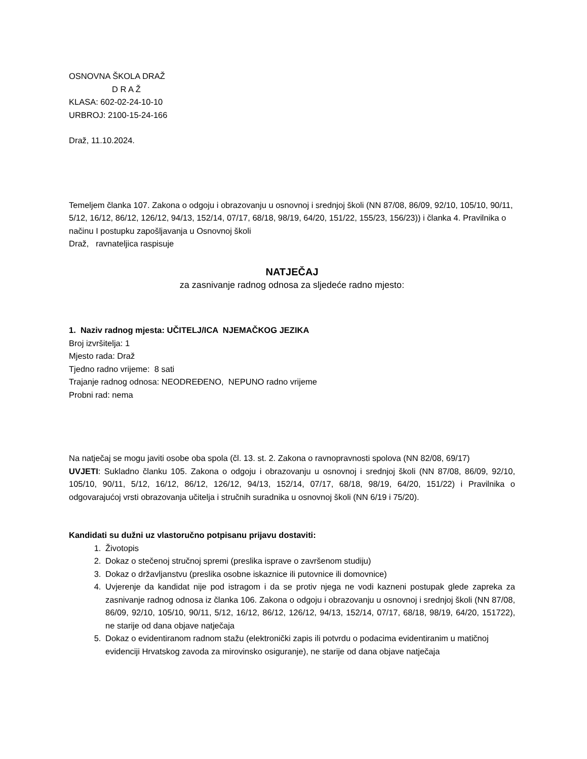OSNOVNA ŠKOLA DRAŽ
D R A Ž
KLASA: 602-02-24-10-10
URBROJ: 2100-15-24-166
Draž, 11.10.2024.
Temeljem članka 107. Zakona o odgoju i obrazovanju u osnovnoj i srednjoj školi (NN 87/08, 86/09, 92/10, 105/10, 90/11, 5/12, 16/12, 86/12, 126/12, 94/13, 152/14, 07/17, 68/18, 98/19, 64/20, 151/22, 155/23, 156/23)) i članka 4. Pravilnika o načinu I postupku zapošljavanja u Osnovnoj školi
Draž, ravnateljica raspisuje
NATJEČAJ
za zasnivanje radnog odnosa za sljedeće radno mjesto:
1. Naziv radnog mjesta: UČITELJ/ICA NJEMAČKOG JEZIKA
Broj izvršitelja: 1
Mjesto rada: Draž
Tjedno radno vrijeme: 8 sati
Trajanje radnog odnosa: NEODREĐENO, NEPUNO radno vrijeme
Probni rad: nema
Na natječaj se mogu javiti osobe oba spola (čl. 13. st. 2. Zakona o ravnopravnosti spolova (NN 82/08, 69/17)
UVJETI: Sukladno članku 105. Zakona o odgoju i obrazovanju u osnovnoj i srednjoj školi (NN 87/08, 86/09, 92/10, 105/10, 90/11, 5/12, 16/12, 86/12, 126/12, 94/13, 152/14, 07/17, 68/18, 98/19, 64/20, 151/22) i Pravilnika o odgovarajućoj vrsti obrazovanja učitelja i stručnih suradnika u osnovnoj školi (NN 6/19 i 75/20).
Kandidati su dužni uz vlastoručno potpisanu prijavu dostaviti:
1. Životopis
2. Dokaz o stečenoj stručnoj spremi (preslika isprave o završenom studiju)
3. Dokaz o državljanstvu (preslika osobne iskaznice ili putovnice ili domovnice)
4. Uvjerenje da kandidat nije pod istragom i da se protiv njega ne vodi kazneni postupak glede zapreka za zasnivanje radnog odnosa iz članka 106. Zakona o odgoju i obrazovanju u osnovnoj i srednjoj školi (NN 87/08, 86/09, 92/10, 105/10, 90/11, 5/12, 16/12, 86/12, 126/12, 94/13, 152/14, 07/17, 68/18, 98/19, 64/20, 151722), ne starije od dana objave natječaja
5. Dokaz o evidentiranom radnom stažu (elektronički zapis ili potvrdu o podacima evidentiranim u matičnoj evidenciji Hrvatskog zavoda za mirovinsko osiguranje), ne starije od dana objave natječaja